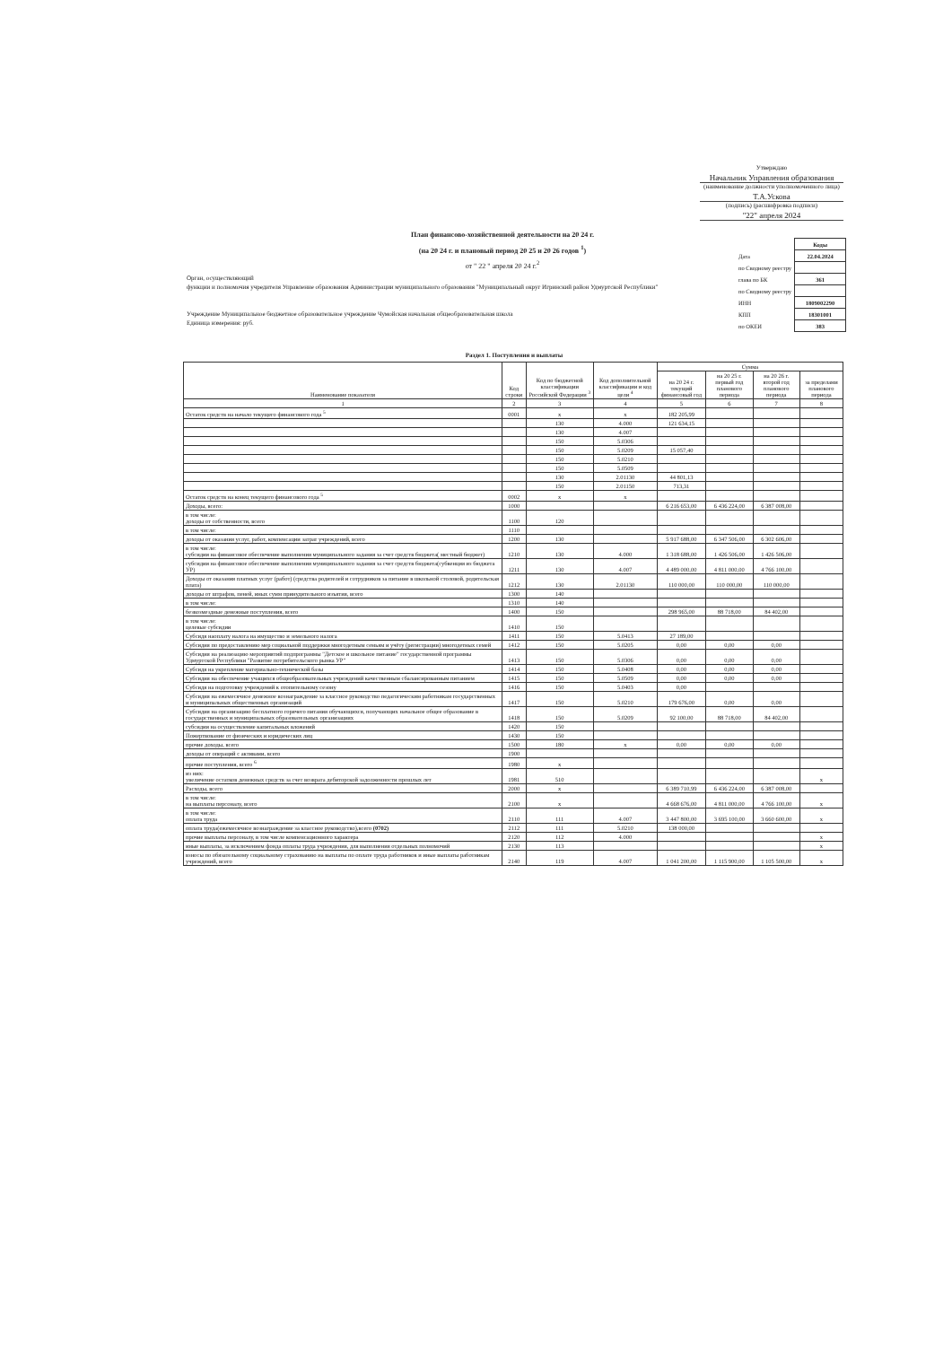Утверждаю
Начальник Управления образования
(наименование должности уполномоченного лица)
Т.А.Ускова
(подпись) (расшифровка подписи)
"22" апреля 2024
План финансово-хозяйственной деятельности на 20 24 г.
(на 20 24 г. и плановый период 20 25 и 20 26 годов <sup>1</sup>)
от " 22 " апреля 20 24 г.<sup>2</sup>
Орган, осуществляющий
функции и полномочия учредителя Управление образования Администрации муниципального образования "Муниципальный округ Игринский район Удмуртской Республики"
Учреждение Муниципальное бюджетное образовательное учреждение Чумойская начальная общеобразовательная школа
Единица измерения: руб.
| | Коды |
| Дата | 22.04.2024 |
| по Сводному реестру | |
| глава по БК | 361 |
| по Сводному реестру | |
| ИНН | 1809002290 |
| КПП | 18301001 |
| по ОКЕИ | 383 |
Раздел 1. Поступления и выплаты
| Наименование показателя | Код строки | Код по бюджетной классификации Российской Федерации <sup>3</sup> | Код дополнительной классификации и код цели <sup>4</sup> | Сумма | | | |
| --- | --- | --- | --- | --- | --- | --- | --- |
| | | | | на 20 24 г. текущий финансовый год | на 20 25 г. первый год планового периода | на 20 26 г. второй год планового периода | за пределами планового периода |
| 1 | 2 | 3 | 4 | 5 | 6 | 7 | 8 |
| Остаток средств на начало текущего финансового года <sup>5</sup> | 0001 | x | x | 182 205,99 | | | |
| | | 130 | 4.000 | 121 634,15 | | | |
| | | 130 | 4.007 | | | | |
| | | 150 | 5.0306 | | | | |
| | | 150 | 5.0209 | 15 057,40 | | | |
| | | 150 | 5.0210 | | | | |
| | | 150 | 5.0509 | | | | |
| | | 130 | 2.01130 | 44 801,13 | | | |
| | | 150 | 2.01150 | 713,31 | | | |
| Остаток средств на конец текущего финансового года <sup>5</sup> | 0002 | x | x | | | | |
| Доходы, всего: | 1000 | | | 6 216 653,00 | 6 436 224,00 | 6 387 008,00 | |
| в том числе: доходы от собственности, всего | 1100 | 120 | | | | | |
| в том числе: | 1110 | | | | | | |
| доходы от оказания услуг, работ, компенсации затрат учреждений, всего | 1200 | 130 | | 5 917 688,00 | 6 347 506,00 | 6 302 606,00 | |
| в том числе: субсидии на финансовое обеспечение выполнения муниципального задания за счет средств бюджета( местный бюджет) | 1210 | 130 | 4.000 | 1 318 688,00 | 1 426 506,00 | 1 426 506,00 | |
| субсидии на финансовое обеспечение выполнения муниципального задания за счет средств бюджета(субвенция из бюджета УР) | 1211 | 130 | 4.007 | 4 489 000,00 | 4 811 000,00 | 4 766 100,00 | |
| Доходы от оказания платных услуг (работ) (средства родителей и сотрудников за питание в школьной столовой, родительская плата) | 1212 | 130 | 2.01130 | 110 000,00 | 110 000,00 | 110 000,00 | |
| доходы от штрафов, пеней, иных сумм принудительного изъятия, всего | 1300 | 140 | | | | | |
| в том числе: | 1310 | 140 | | | | | |
| безвозмездные денежные поступления, всего | 1400 | 150 | | 298 965,00 | 88 718,00 | 84 402,00 | |
| в том числе: целевые субсидии | 1410 | 150 | | | | | |
| Субсидя наоплату налога на имущество и земельного налога | 1411 | 150 | 5.0413 | 27 189,00 | | | |
| Субсидия по предоставлению мер социальной поддержки многодетным семьям и учёту (регистрации) многодетных семей | 1412 | 150 | 5.0205 | 0,00 | 0,00 | 0,00 | |
| Субсидия на реализацию мероприятий подпрограммы "Детское и школьное питание" государственной программы Удмуртской Республики "Развитие потребительского рынка УР" | 1413 | 150 | 5.0306 | 0,00 | 0,00 | 0,00 | |
| Субсидя на укрепление материально-технической базы | 1414 | 150 | 5.0408 | 0,00 | 0,00 | 0,00 | |
| Субсидия на обеспечение учащихся общеобразовательных учреждений качественным сбалансированным питанием | 1415 | 150 | 5.0509 | 0,00 | 0,00 | 0,00 | |
| Субсидя на подготовку учреждений к отопительному сезону | 1416 | 150 | 5.0403 | 0,00 | | | |
| Субсидия на ежемесячное денежное вознаграждение за классное руководство педагогическим работникам государственных и муниципальных общественных организаций | 1417 | 150 | 5.0210 | 179 676,00 | 0,00 | 0,00 | |
| Субсидия на организацию бесплатного горячего питания обучающихся, получающих начальное общее образование в государственных и муниципальных образовательных организациях | 1418 | 150 | 5.0209 | 92 100,00 | 88 718,00 | 84 402,00 | |
| субсидии на осуществление капитальных вложений | 1420 | 150 | | | | | |
| Пожертвование от физических и юридических лиц | 1430 | 150 | | | | | |
| прочие доходы, всего | 1500 | 180 | x | 0,00 | 0,00 | 0,00 | |
| доходы от операций с активами, всего | 1900 | | | | | | |
| прочие поступления, всего <sup>6</sup> | 1980 | x | | | | | |
| из них: увеличение остатков денежных средств за счет возврата дебиторской задолженности прошлых лет | 1981 | 510 | | | | | x |
| Расходы, всего | 2000 | x | | 6 389 710,99 | 6 436 224,00 | 6 387 008,00 | |
| в том числе: на выплаты персоналу, всего | 2100 | x | | 4 668 676,00 | 4 811 000,00 | 4 766 100,00 | x |
| в том числе: оплата труда | 2110 | 111 | 4.007 | 3 447 800,00 | 3 695 100,00 | 3 660 600,00 | x |
| оплата труда(ежемесячное вознаграждение за классное руководство),всего (0702) | 2112 | 111 | 5.0210 | 138 000,00 | | | |
| прочие выплаты персоналу, в том числе компенсационного характера | 2120 | 112 | 4.000 | | | | x |
| иные выплаты, за исключением фонда оплаты труда учреждения, для выполнения отдельных полномочий | 2130 | 113 | | | | | x |
| взносы по обязательному социальному страхованию на выплаты по оплате труда работников и иные выплаты работникам учреждений, всего | 2140 | 119 | 4.007 | 1 041 200,00 | 1 115 900,00 | 1 105 500,00 | x |